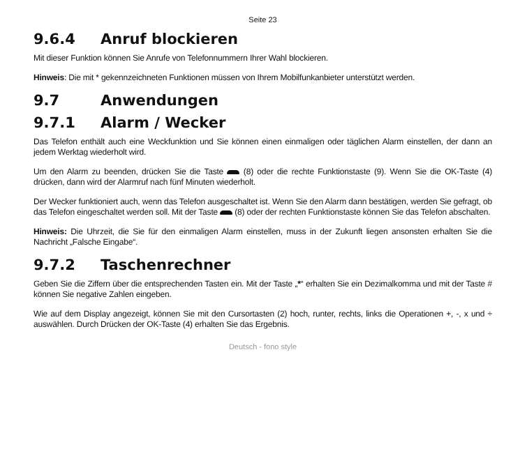Seite 23
9.6.4 Anruf blockieren
Mit dieser Funktion können Sie Anrufe von Telefonnummern Ihrer Wahl blockieren.
Hinweis: Die mit * gekennzeichneten Funktionen müssen von Ihrem Mobilfunkanbieter unterstützt werden.
9.7 Anwendungen
9.7.1 Alarm / Wecker
Das Telefon enthält auch eine Weckfunktion und Sie können einen einmaligen oder täglichen Alarm einstellen, der dann an jedem Werktag wiederholt wird.
Um den Alarm zu beenden, drücken Sie die Taste (8) oder die rechte Funktionstaste (9). Wenn Sie die OK-Taste (4) drücken, dann wird der Alarmruf nach fünf Minuten wiederholt.
Der Wecker funktioniert auch, wenn das Telefon ausgeschaltet ist. Wenn Sie den Alarm dann bestätigen, werden Sie gefragt, ob das Telefon eingeschaltet werden soll. Mit der Taste (8) oder der rechten Funktionstaste können Sie das Telefon abschalten.
Hinweis: Die Uhrzeit, die Sie für den einmaligen Alarm einstellen, muss in der Zukunft liegen ansonsten erhalten Sie die Nachricht „Falsche Eingabe“.
9.7.2 Taschenrechner
Geben Sie die Ziffern über die entsprechenden Tasten ein. Mit der Taste „*“ erhalten Sie ein Dezimalkomma und mit der Taste # können Sie negative Zahlen eingeben.
Wie auf dem Display angezeigt, können Sie mit den Cursortasten (2) hoch, runter, rechts, links die Operationen +, -, x und ÷ auswählen. Durch Drücken der OK-Taste (4) erhalten Sie das Ergebnis.
Deutsch - fono style